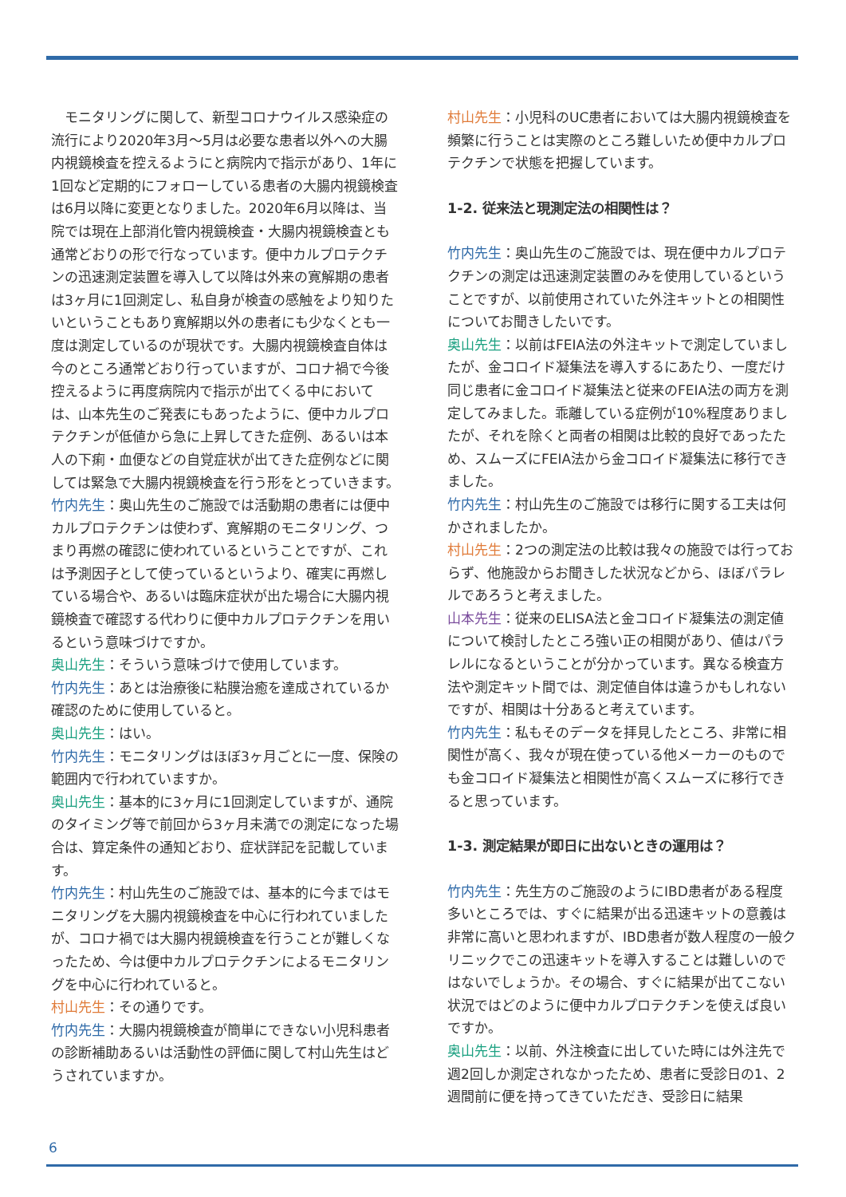モニタリングに関して、新型コロナウイルス感染症の流行により2020年3月～5月は必要な患者以外への大腸内視鏡検査を控えるようにと病院内で指示があり、1年に1回など定期的にフォローしている患者の大腸内視鏡検査は6月以降に変更となりました。2020年6月以降は、当院では現在上部消化管内視鏡検査・大腸内視鏡検査とも通常どおりの形で行なっています。便中カルプロテクチンの迅速測定装置を導入して以降は外来の寛解期の患者は3ヶ月に1回測定し、私自身が検査の感触をより知りたいということもあり寛解期以外の患者にも少なくとも一度は測定しているのが現状です。大腸内視鏡検査自体は今のところ通常どおり行っていますが、コロナ禍で今後控えるように再度病院内で指示が出てくる中においては、山本先生のご発表にもあったように、便中カルプロテクチンが低値から急に上昇してきた症例、あるいは本人の下痢・血便などの自覚症状が出てきた症例などに関しては緊急で大腸内視鏡検査を行う形をとっていきます。
竹内先生：奥山先生のご施設では活動期の患者には便中カルプロテクチンは使わず、寛解期のモニタリング、つまり再燃の確認に使われているということですが、これは予測因子として使っているというより、確実に再燃している場合や、あるいは臨床症状が出た場合に大腸内視鏡検査で確認する代わりに便中カルプロテクチンを用いるという意味づけですか。
奥山先生：そういう意味づけで使用しています。
竹内先生：あとは治療後に粘膜治癒を達成されているか確認のために使用していると。
奥山先生：はい。
竹内先生：モニタリングはほぼ3ヶ月ごとに一度、保険の範囲内で行われていますか。
奥山先生：基本的に3ヶ月に1回測定していますが、通院のタイミング等で前回から3ヶ月未満での測定になった場合は、算定条件の通知どおり、症状詳記を記載しています。
竹内先生：村山先生のご施設では、基本的に今まではモニタリングを大腸内視鏡検査を中心に行われていましたが、コロナ禍では大腸内視鏡検査を行うことが難しくなったため、今は便中カルプロテクチンによるモニタリングを中心に行われていると。
村山先生：その通りです。
竹内先生：大腸内視鏡検査が簡単にできない小児科患者の診断補助あるいは活動性の評価に関して村山先生はどうされていますか。
村山先生：小児科のUC患者においては大腸内視鏡検査を頻繁に行うことは実際のところ難しいため便中カルプロテクチンで状態を把握しています。
1-2. 従来法と現測定法の相関性は？
竹内先生：奥山先生のご施設では、現在便中カルプロテクチンの測定は迅速測定装置のみを使用しているということですが、以前使用されていた外注キットとの相関性についてお聞きしたいです。
奥山先生：以前はFEIA法の外注キットで測定していましたが、金コロイド凝集法を導入するにあたり、一度だけ同じ患者に金コロイド凝集法と従来のFEIA法の両方を測定してみました。乖離している症例が10%程度ありましたが、それを除くと両者の相関は比較的良好であったため、スムーズにFEIA法から金コロイド凝集法に移行できました。
竹内先生：村山先生のご施設では移行に関する工夫は何かされましたか。
村山先生：2つの測定法の比較は我々の施設では行っておらず、他施設からお聞きした状況などから、ほぼパラレルであろうと考えました。
山本先生：従来のELISA法と金コロイド凝集法の測定値について検討したところ強い正の相関があり、値はパラレルになるということが分かっています。異なる検査方法や測定キット間では、測定値自体は違うかもしれないですが、相関は十分あると考えています。
竹内先生：私もそのデータを拝見したところ、非常に相関性が高く、我々が現在使っている他メーカーのものでも金コロイド凝集法と相関性が高くスムーズに移行できると思っています。
1-3. 測定結果が即日に出ないときの運用は？
竹内先生：先生方のご施設のようにIBD患者がある程度多いところでは、すぐに結果が出る迅速キットの意義は非常に高いと思われますが、IBD患者が数人程度の一般クリニックでこの迅速キットを導入することは難しいのではないでしょうか。その場合、すぐに結果が出てこない状況ではどのように便中カルプロテクチンを使えば良いですか。
奥山先生：以前、外注検査に出していた時には外注先で週2回しか測定されなかったため、患者に受診日の1、2週間前に便を持ってきていただき、受診日に結果
6